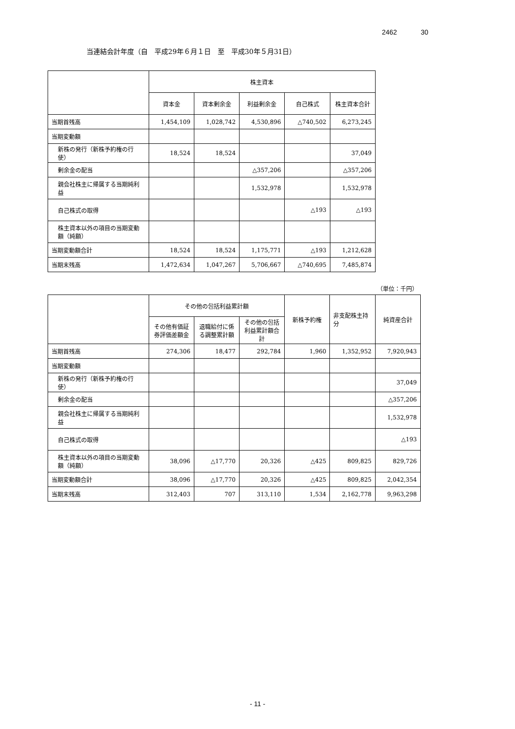2462 30
当連結会計年度（自　平成29年６月１日　至　平成30年５月31日）
| | 株主資本 | | | | |
| --- | --- | --- | --- | --- | --- |
| | 資本金 | 資本剰余金 | 利益剰余金 | 自己株式 | 株主資本合計 |
| 当期首残高 | 1,454,109 | 1,028,742 | 4,530,896 | △740,502 | 6,273,245 |
| 当期変動額 | | | | | |
| 新株の発行（新株予約権の行使） | 18,524 | 18,524 | | | 37,049 |
| 剰余金の配当 | | | △357,206 | | △357,206 |
| 親会社株主に帰属する当期純利益 | | | 1,532,978 | | 1,532,978 |
| 自己株式の取得 | | | | △193 | △193 |
| 株主資本以外の項目の当期変動額（純額） | | | | | |
| 当期変動額合計 | 18,524 | 18,524 | 1,175,771 | △193 | 1,212,628 |
| 当期末残高 | 1,472,634 | 1,047,267 | 5,706,667 | △740,695 | 7,485,874 |
（単位：千円）
| | その他の包括利益累計額 | | | 新株予約権 | 非支配株主持分 | 純資産合計 |
| --- | --- | --- | --- | --- | --- | --- |
| | その他有価証券評価差額金 | 退職給付に係る調整累計額 | その他の包括利益累計額合計 | | | |
| 当期首残高 | 274,306 | 18,477 | 292,784 | 1,960 | 1,352,952 | 7,920,943 |
| 当期変動額 | | | | | | |
| 新株の発行（新株予約権の行使） | | | | | | 37,049 |
| 剰余金の配当 | | | | | | △357,206 |
| 親会社株主に帰属する当期純利益 | | | | | | 1,532,978 |
| 自己株式の取得 | | | | | | △193 |
| 株主資本以外の項目の当期変動額（純額） | 38,096 | △17,770 | 20,326 | △425 | 809,825 | 829,726 |
| 当期変動額合計 | 38,096 | △17,770 | 20,326 | △425 | 809,825 | 2,042,354 |
| 当期末残高 | 312,403 | 707 | 313,110 | 1,534 | 2,162,778 | 9,963,298 |
- 11 -